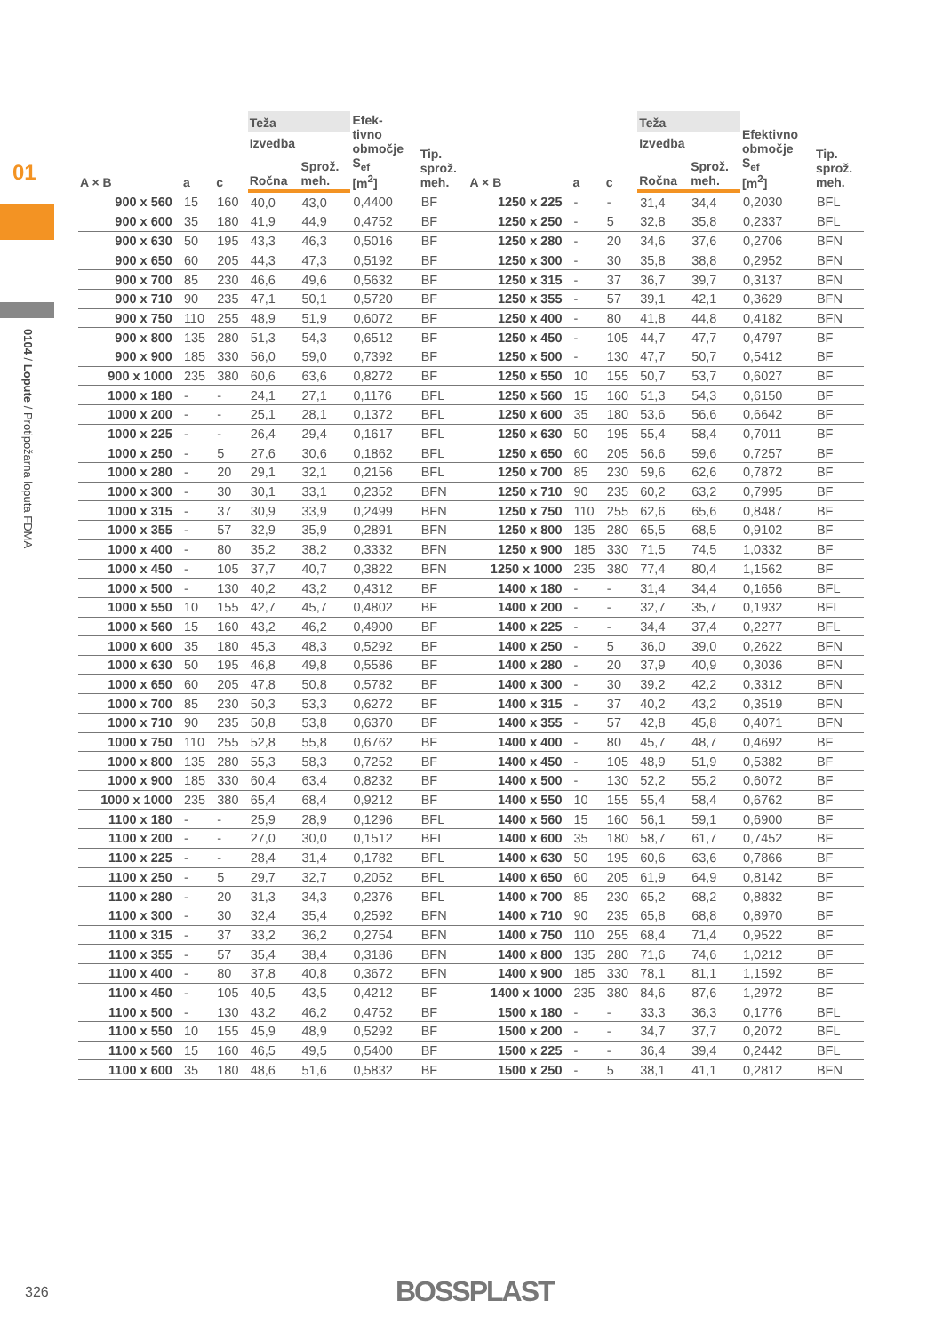01
0104 / Lopute / Protipožarna loputa FDMA
| A × B | a | c | Teža | | Efek- tivno območje S<sub>ef</sub> [m<sup>2</sup>] | Tip. sprož. meh. | A × B | a | c | Teža | | Efektivno območje S<sub>ef</sub> [m<sup>2</sup>] | Tip. sprož. meh. |
| --- | --- | --- | --- | --- | --- | --- | --- | --- | --- | --- | --- | --- | --- |
| | | | Izvedba | | | | | | | Izvedba | | | |
| | | | Ročna | Sprož. meh. | | | | | | Ročna | Sprož. meh. | | |
| 900 x 560 | 15 | 160 | 40,0 | 43,0 | 0,4400 | BF | 1250 x 225 | - | - | 31,4 | 34,4 | 0,2030 | BFL |
| 900 x 600 | 35 | 180 | 41,9 | 44,9 | 0,4752 | BF | 1250 x 250 | - | 5 | 32,8 | 35,8 | 0,2337 | BFL |
| 900 x 630 | 50 | 195 | 43,3 | 46,3 | 0,5016 | BF | 1250 x 280 | - | 20 | 34,6 | 37,6 | 0,2706 | BFN |
| 900 x 650 | 60 | 205 | 44,3 | 47,3 | 0,5192 | BF | 1250 x 300 | - | 30 | 35,8 | 38,8 | 0,2952 | BFN |
| 900 x 700 | 85 | 230 | 46,6 | 49,6 | 0,5632 | BF | 1250 x 315 | - | 37 | 36,7 | 39,7 | 0,3137 | BFN |
| 900 x 710 | 90 | 235 | 47,1 | 50,1 | 0,5720 | BF | 1250 x 355 | - | 57 | 39,1 | 42,1 | 0,3629 | BFN |
| 900 x 750 | 110 | 255 | 48,9 | 51,9 | 0,6072 | BF | 1250 x 400 | - | 80 | 41,8 | 44,8 | 0,4182 | BFN |
| 900 x 800 | 135 | 280 | 51,3 | 54,3 | 0,6512 | BF | 1250 x 450 | - | 105 | 44,7 | 47,7 | 0,4797 | BF |
| 900 x 900 | 185 | 330 | 56,0 | 59,0 | 0,7392 | BF | 1250 x 500 | - | 130 | 47,7 | 50,7 | 0,5412 | BF |
| 900 x 1000 | 235 | 380 | 60,6 | 63,6 | 0,8272 | BF | 1250 x 550 | 10 | 155 | 50,7 | 53,7 | 0,6027 | BF |
| 1000 x 180 | - | - | 24,1 | 27,1 | 0,1176 | BFL | 1250 x 560 | 15 | 160 | 51,3 | 54,3 | 0,6150 | BF |
| 1000 x 200 | - | - | 25,1 | 28,1 | 0,1372 | BFL | 1250 x 600 | 35 | 180 | 53,6 | 56,6 | 0,6642 | BF |
| 1000 x 225 | - | - | 26,4 | 29,4 | 0,1617 | BFL | 1250 x 630 | 50 | 195 | 55,4 | 58,4 | 0,7011 | BF |
| 1000 x 250 | - | 5 | 27,6 | 30,6 | 0,1862 | BFL | 1250 x 650 | 60 | 205 | 56,6 | 59,6 | 0,7257 | BF |
| 1000 x 280 | - | 20 | 29,1 | 32,1 | 0,2156 | BFL | 1250 x 700 | 85 | 230 | 59,6 | 62,6 | 0,7872 | BF |
| 1000 x 300 | - | 30 | 30,1 | 33,1 | 0,2352 | BFN | 1250 x 710 | 90 | 235 | 60,2 | 63,2 | 0,7995 | BF |
| 1000 x 315 | - | 37 | 30,9 | 33,9 | 0,2499 | BFN | 1250 x 750 | 110 | 255 | 62,6 | 65,6 | 0,8487 | BF |
| 1000 x 355 | - | 57 | 32,9 | 35,9 | 0,2891 | BFN | 1250 x 800 | 135 | 280 | 65,5 | 68,5 | 0,9102 | BF |
| 1000 x 400 | - | 80 | 35,2 | 38,2 | 0,3332 | BFN | 1250 x 900 | 185 | 330 | 71,5 | 74,5 | 1,0332 | BF |
| 1000 x 450 | - | 105 | 37,7 | 40,7 | 0,3822 | BFN | 1250 x 1000 | 235 | 380 | 77,4 | 80,4 | 1,1562 | BF |
| 1000 x 500 | - | 130 | 40,2 | 43,2 | 0,4312 | BF | 1400 x 180 | - | - | 31,4 | 34,4 | 0,1656 | BFL |
| 1000 x 550 | 10 | 155 | 42,7 | 45,7 | 0,4802 | BF | 1400 x 200 | - | - | 32,7 | 35,7 | 0,1932 | BFL |
| 1000 x 560 | 15 | 160 | 43,2 | 46,2 | 0,4900 | BF | 1400 x 225 | - | - | 34,4 | 37,4 | 0,2277 | BFL |
| 1000 x 600 | 35 | 180 | 45,3 | 48,3 | 0,5292 | BF | 1400 x 250 | - | 5 | 36,0 | 39,0 | 0,2622 | BFN |
| 1000 x 630 | 50 | 195 | 46,8 | 49,8 | 0,5586 | BF | 1400 x 280 | - | 20 | 37,9 | 40,9 | 0,3036 | BFN |
| 1000 x 650 | 60 | 205 | 47,8 | 50,8 | 0,5782 | BF | 1400 x 300 | - | 30 | 39,2 | 42,2 | 0,3312 | BFN |
| 1000 x 700 | 85 | 230 | 50,3 | 53,3 | 0,6272 | BF | 1400 x 315 | - | 37 | 40,2 | 43,2 | 0,3519 | BFN |
| 1000 x 710 | 90 | 235 | 50,8 | 53,8 | 0,6370 | BF | 1400 x 355 | - | 57 | 42,8 | 45,8 | 0,4071 | BFN |
| 1000 x 750 | 110 | 255 | 52,8 | 55,8 | 0,6762 | BF | 1400 x 400 | - | 80 | 45,7 | 48,7 | 0,4692 | BF |
| 1000 x 800 | 135 | 280 | 55,3 | 58,3 | 0,7252 | BF | 1400 x 450 | - | 105 | 48,9 | 51,9 | 0,5382 | BF |
| 1000 x 900 | 185 | 330 | 60,4 | 63,4 | 0,8232 | BF | 1400 x 500 | - | 130 | 52,2 | 55,2 | 0,6072 | BF |
| 1000 x 1000 | 235 | 380 | 65,4 | 68,4 | 0,9212 | BF | 1400 x 550 | 10 | 155 | 55,4 | 58,4 | 0,6762 | BF |
| 1100 x 180 | - | - | 25,9 | 28,9 | 0,1296 | BFL | 1400 x 560 | 15 | 160 | 56,1 | 59,1 | 0,6900 | BF |
| 1100 x 200 | - | - | 27,0 | 30,0 | 0,1512 | BFL | 1400 x 600 | 35 | 180 | 58,7 | 61,7 | 0,7452 | BF |
| 1100 x 225 | - | - | 28,4 | 31,4 | 0,1782 | BFL | 1400 x 630 | 50 | 195 | 60,6 | 63,6 | 0,7866 | BF |
| 1100 x 250 | - | 5 | 29,7 | 32,7 | 0,2052 | BFL | 1400 x 650 | 60 | 205 | 61,9 | 64,9 | 0,8142 | BF |
| 1100 x 280 | - | 20 | 31,3 | 34,3 | 0,2376 | BFL | 1400 x 700 | 85 | 230 | 65,2 | 68,2 | 0,8832 | BF |
| 1100 x 300 | - | 30 | 32,4 | 35,4 | 0,2592 | BFN | 1400 x 710 | 90 | 235 | 65,8 | 68,8 | 0,8970 | BF |
| 1100 x 315 | - | 37 | 33,2 | 36,2 | 0,2754 | BFN | 1400 x 750 | 110 | 255 | 68,4 | 71,4 | 0,9522 | BF |
| 1100 x 355 | - | 57 | 35,4 | 38,4 | 0,3186 | BFN | 1400 x 800 | 135 | 280 | 71,6 | 74,6 | 1,0212 | BF |
| 1100 x 400 | - | 80 | 37,8 | 40,8 | 0,3672 | BFN | 1400 x 900 | 185 | 330 | 78,1 | 81,1 | 1,1592 | BF |
| 1100 x 450 | - | 105 | 40,5 | 43,5 | 0,4212 | BF | 1400 x 1000 | 235 | 380 | 84,6 | 87,6 | 1,2972 | BF |
| 1100 x 500 | - | 130 | 43,2 | 46,2 | 0,4752 | BF | 1500 x 180 | - | - | 33,3 | 36,3 | 0,1776 | BFL |
| 1100 x 550 | 10 | 155 | 45,9 | 48,9 | 0,5292 | BF | 1500 x 200 | - | - | 34,7 | 37,7 | 0,2072 | BFL |
| 1100 x 560 | 15 | 160 | 46,5 | 49,5 | 0,5400 | BF | 1500 x 225 | - | - | 36,4 | 39,4 | 0,2442 | BFL |
| 1100 x 600 | 35 | 180 | 48,6 | 51,6 | 0,5832 | BF | 1500 x 250 | - | 5 | 38,1 | 41,1 | 0,2812 | BFN |
326 BOSSPLAST